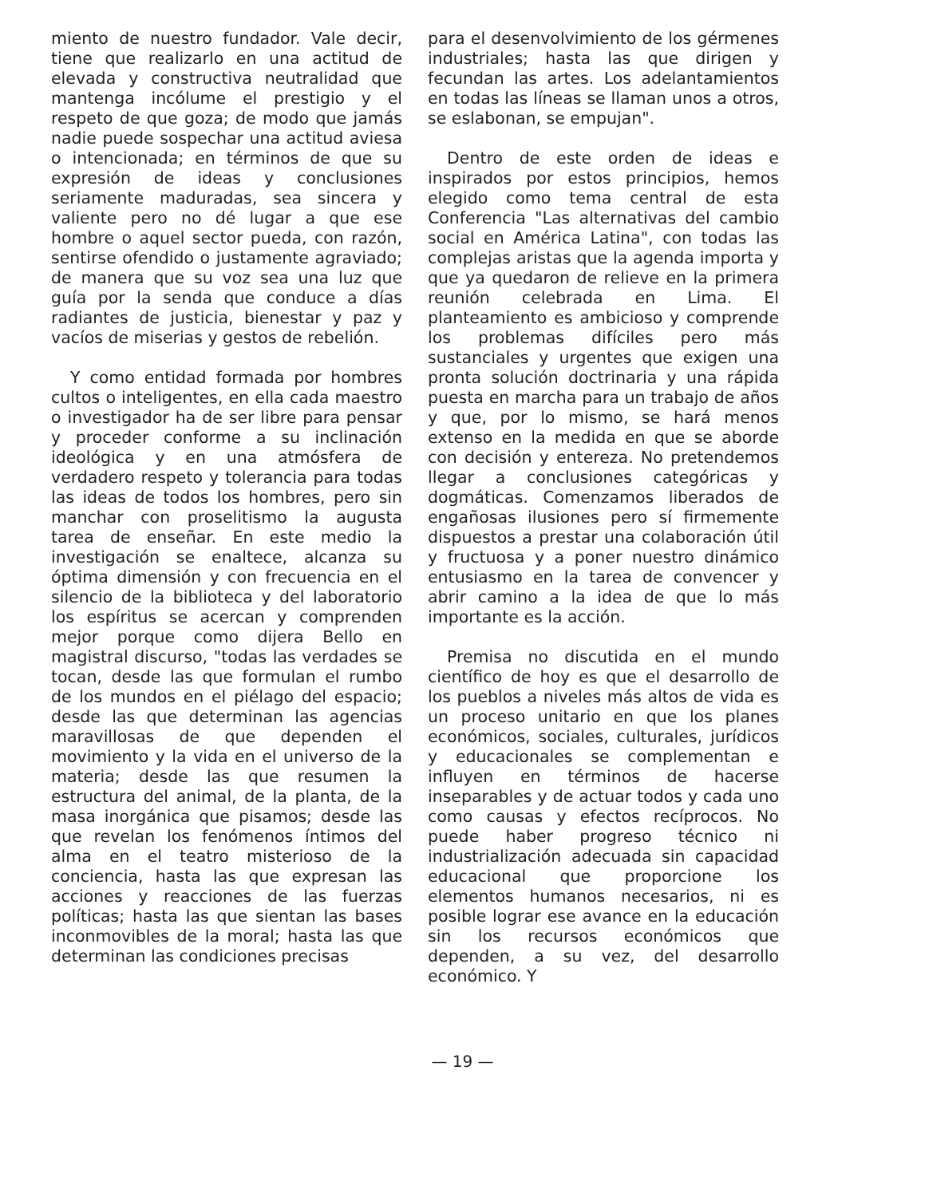miento de nuestro fundador. Vale decir, tiene que realizarlo en una actitud de elevada y constructiva neutralidad que mantenga incólume el prestigio y el respeto de que goza; de modo que jamás nadie puede sospechar una actitud aviesa o intencionada; en términos de que su expresión de ideas y conclusiones seriamente maduradas, sea sincera y valiente pero no dé lugar a que ese hombre o aquel sector pueda, con razón, sentirse ofendido o justamente agraviado; de manera que su voz sea una luz que guía por la senda que conduce a días radiantes de justicia, bienestar y paz y vacíos de miserias y gestos de rebelión.
Y como entidad formada por hombres cultos o inteligentes, en ella cada maestro o investigador ha de ser libre para pensar y proceder conforme a su inclinación ideológica y en una atmósfera de verdadero respeto y tolerancia para todas las ideas de todos los hombres, pero sin manchar con proselitismo la augusta tarea de enseñar. En este medio la investigación se enaltece, alcanza su óptima dimensión y con frecuencia en el silencio de la biblioteca y del laboratorio los espíritus se acercan y comprenden mejor porque como dijera Bello en magistral discurso, "todas las verdades se tocan, desde las que formulan el rumbo de los mundos en el piélago del espacio; desde las que determinan las agencias maravillosas de que dependen el movimiento y la vida en el universo de la materia; desde las que resumen la estructura del animal, de la planta, de la masa inorgánica que pisamos; desde las que revelan los fenómenos íntimos del alma en el teatro misterioso de la conciencia, hasta las que expresan las acciones y reacciones de las fuerzas políticas; hasta las que sientan las bases inconmovibles de la moral; hasta las que determinan las condiciones precisas
para el desenvolvimiento de los gérmenes industriales; hasta las que dirigen y fecundan las artes. Los adelantamientos en todas las líneas se llaman unos a otros, se eslabonan, se empujan".
Dentro de este orden de ideas e inspirados por estos principios, hemos elegido como tema central de esta Conferencia "Las alternativas del cambio social en América Latina", con todas las complejas aristas que la agenda importa y que ya quedaron de relieve en la primera reunión celebrada en Lima. El planteamiento es ambicioso y comprende los problemas difíciles pero más sustanciales y urgentes que exigen una pronta solución doctrinaria y una rápida puesta en marcha para un trabajo de años y que, por lo mismo, se hará menos extenso en la medida en que se aborde con decisión y entereza. No pretendemos llegar a conclusiones categóricas y dogmáticas. Comenzamos liberados de engañosas ilusiones pero sí firmemente dispuestos a prestar una colaboración útil y fructuosa y a poner nuestro dinámico entusiasmo en la tarea de convencer y abrir camino a la idea de que lo más importante es la acción.
Premisa no discutida en el mundo científico de hoy es que el desarrollo de los pueblos a niveles más altos de vida es un proceso unitario en que los planes económicos, sociales, culturales, jurídicos y educacionales se complementan e influyen en términos de hacerse inseparables y de actuar todos y cada uno como causas y efectos recíprocos. No puede haber progreso técnico ni industrialización adecuada sin capacidad educacional que proporcione los elementos humanos necesarios, ni es posible lograr ese avance en la educación sin los recursos económicos que dependen, a su vez, del desarrollo económico. Y
— 19 —